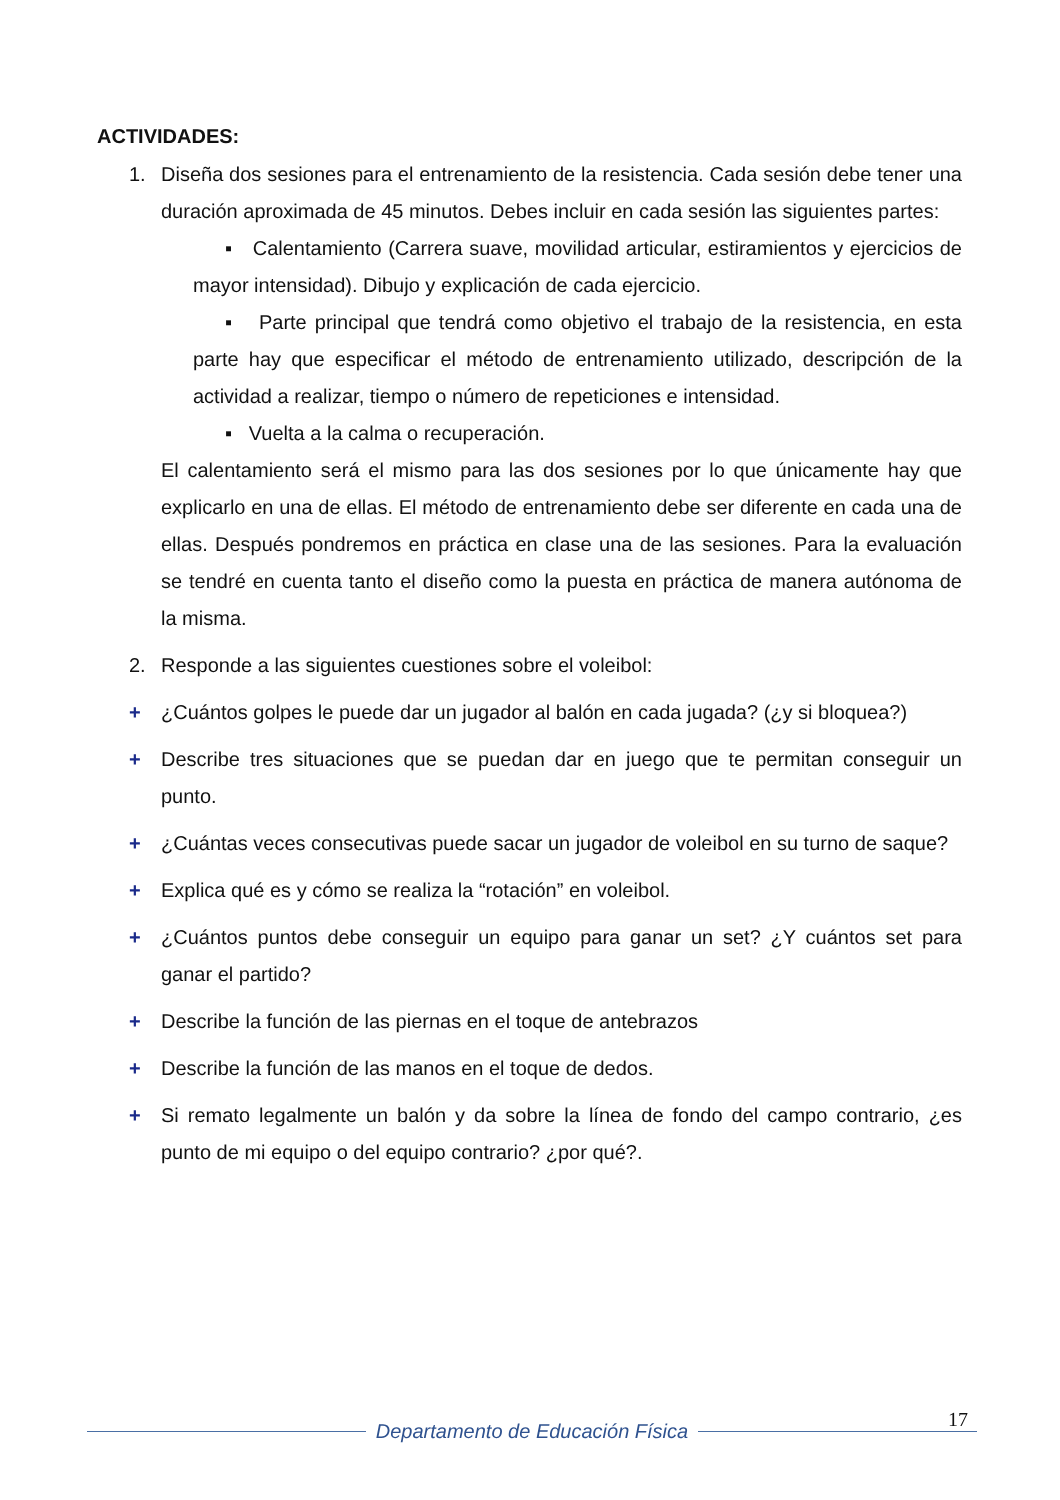ACTIVIDADES:
1. Diseña dos sesiones para el entrenamiento de la resistencia. Cada sesión debe tener una duración aproximada de 45 minutos. Debes incluir en cada sesión las siguientes partes:
▪ Calentamiento (Carrera suave, movilidad articular, estiramientos y ejercicios de mayor intensidad). Dibujo y explicación de cada ejercicio.
▪ Parte principal que tendrá como objetivo el trabajo de la resistencia, en esta parte hay que especificar el método de entrenamiento utilizado, descripción de la actividad a realizar, tiempo o número de repeticiones e intensidad.
▪ Vuelta a la calma o recuperación.
El calentamiento será el mismo para las dos sesiones por lo que únicamente hay que explicarlo en una de ellas. El método de entrenamiento debe ser diferente en cada una de ellas. Después pondremos en práctica en clase una de las sesiones. Para la evaluación se tendré en cuenta tanto el diseño como la puesta en práctica de manera autónoma de la misma.
2. Responde a las siguientes cuestiones sobre el voleibol:
+ ¿Cuántos golpes le puede dar un jugador al balón en cada jugada? (¿y si bloquea?)
+ Describe tres situaciones que se puedan dar en juego que te permitan conseguir un punto.
+ ¿Cuántas veces consecutivas puede sacar un jugador de voleibol en su turno de saque?
+ Explica qué es y cómo se realiza la “rotación” en voleibol.
+ ¿Cuántos puntos debe conseguir un equipo para ganar un set? ¿Y cuántos set para ganar el partido?
+ Describe la función de las piernas en el toque de antebrazos
+ Describe la función de las manos en el toque de dedos.
+ Si remato legalmente un balón y da sobre la línea de fondo del campo contrario, ¿es punto de mi equipo o del equipo contrario? ¿por qué?.
17
Departamento de Educación Física